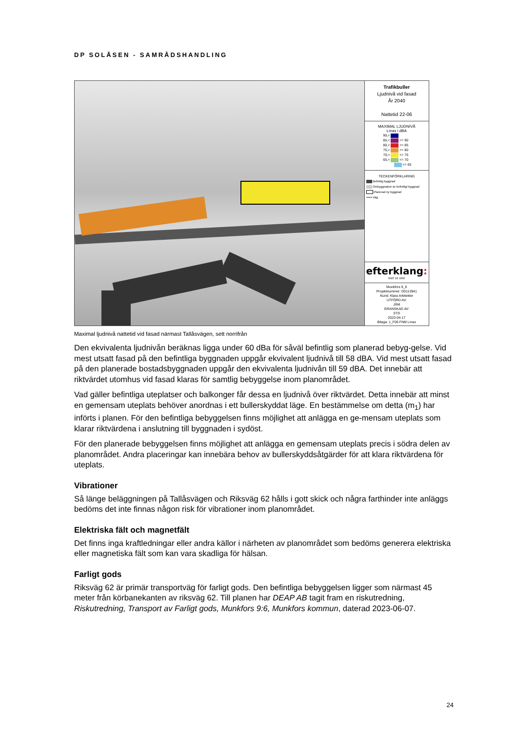DP SOLÅSEN - SAMRÅDSHANDLING
Trafikbuller
Ljudnivå vid fasad
År 2040
Nattetid 22-06
MAXIMAL LJUDNIVÅ
Lmax i dBA
90,<
85,< <= 90
80,< <= 85
75,< <= 80
70,< <= 75
65,< <= 70
<= 65
TECKENFÖRKLARING
Befintlig byggnad
Ombyggnation av befintligt byggnad
Planerad ny byggnad
Väg
efterklang:
PART OF AFRY
Munkfors 9_6
Projektnummer: D0113941
Kund: Klara Arkitekter
UTFÖRD AV:
JÅM
GRANSKAD AV:
STD
2023-04-17
Bilaga: 1_F06 FNM Lmax
Maximal ljudnivå nattetid vid fasad närmast Tallåsvägen, sett norrifrån
Den ekvivalenta ljudnivån beräknas ligga under 60 dBa för såväl befintlig som planerad bebyg-gelse. Vid mest utsatt fasad på den befintliga byggnaden uppgår ekvivalent ljudnivå till 58 dBA. Vid mest utsatt fasad på den planerade bostadsbyggnaden uppgår den ekvivalenta ljudnivån till 59 dBA. Det innebär att riktvärdet utomhus vid fasad klaras för samtlig bebyggelse inom planområdet.
Vad gäller befintliga uteplatser och balkonger får dessa en ljudnivå över riktvärdet. Detta innebär att minst en gemensam uteplats behöver anordnas i ett bullerskyddat läge. En bestämmelse om detta (m<sub>1</sub>) har införts i planen. För den befintliga bebyggelsen finns möjlighet att anlägga en ge-mensam uteplats som klarar riktvärdena i anslutning till byggnaden i sydöst.
För den planerade bebyggelsen finns möjlighet att anlägga en gemensam uteplats precis i södra delen av planområdet. Andra placeringar kan innebära behov av bullerskyddsåtgärder för att klara riktvärdena för uteplats.
Vibrationer
Så länge beläggningen på Tallåsvägen och Riksväg 62 hålls i gott skick och några farthinder inte anläggs bedöms det inte finnas någon risk för vibrationer inom planområdet.
Elektriska fält och magnetfält
Det finns inga kraftledningar eller andra källor i närheten av planområdet som bedöms generera elektriska eller magnetiska fält som kan vara skadliga för hälsan.
Farligt gods
Riksväg 62 är primär transportväg för farligt gods. Den befintliga bebyggelsen ligger som närmast 45 meter från körbanekanten av riksväg 62. Till planen har DEAP AB tagit fram en riskutredning, Riskutredning, Transport av Farligt gods, Munkfors 9:6, Munkfors kommun, daterad 2023-06-07.
24